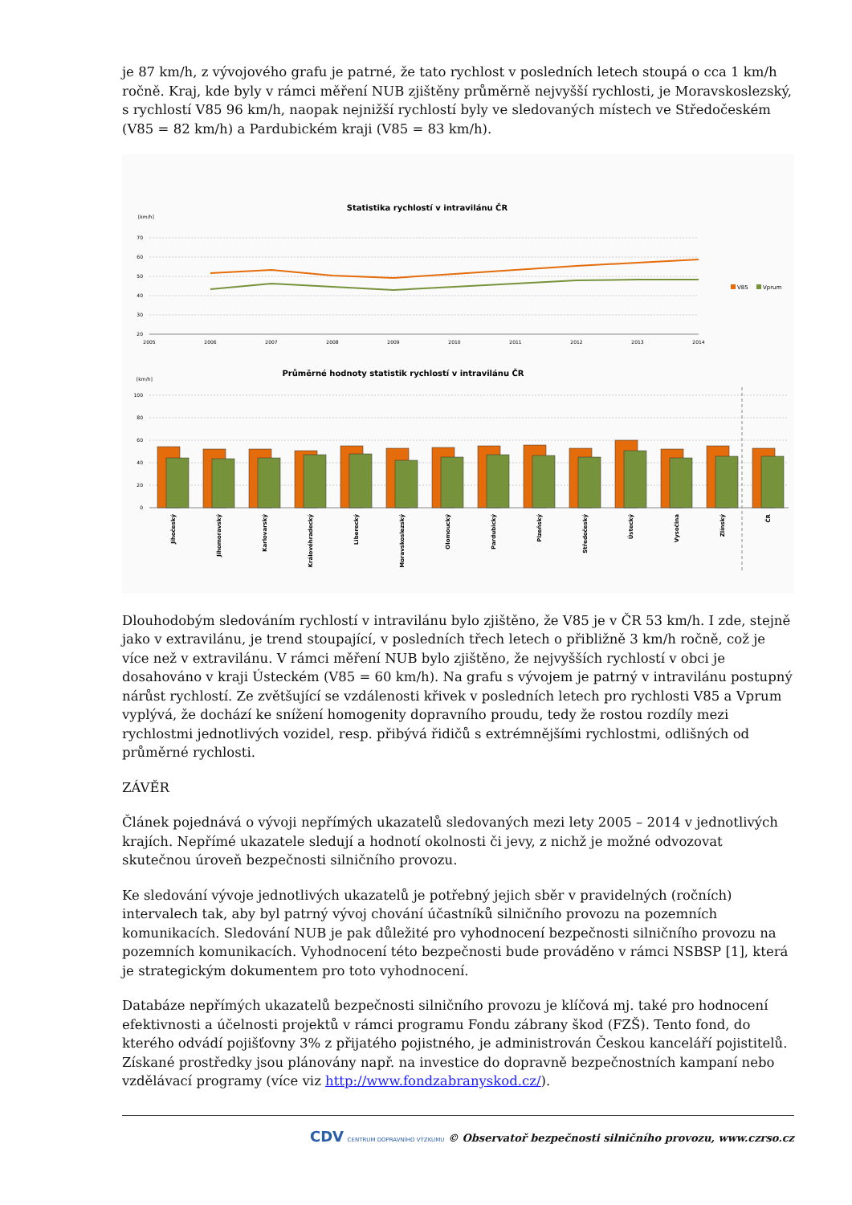je 87 km/h, z vývojového grafu je patrné, že tato rychlost v posledních letech stoupá o cca 1 km/h ročně. Kraj, kde byly v rámci měření NUB zjištěny průměrně nejvyšší rychlosti, je Moravskoslezský, s rychlostí V85 96 km/h, naopak nejnižší rychlostí byly ve sledovaných místech ve Středočeském (V85 = 82 km/h) a Pardubickém kraji (V85 = 83 km/h).
Statistika rychlostí v intravilánu ČR
[km/h]
70
60
50
40
30
20
2005
2006
2007
2008
2009
2010
2011
2012
2013
2014
V85
Vprum
Průměrné hodnoty statistik rychlostí v intravilánu ČR
[km/h]
100
80
60
40
20
0
Jihočeský
Jihomoravský
Karlovarský
Královéhradecký
Liberecký
Moravskoslezský
Olomoucký
Pardubický
Plzeňský
Středočeský
Ústecký
Vysočina
Zlínský
ČR
Dlouhodobým sledováním rychlostí v intravilánu bylo zjištěno, že V85 je v ČR 53 km/h. I zde, stejně jako v extravilánu, je trend stoupající, v posledních třech letech o přibližně 3 km/h ročně, což je více než v extravilánu. V rámci měření NUB bylo zjištěno, že nejvyšších rychlostí v obci je dosahováno v kraji Ústeckém (V85 = 60 km/h). Na grafu s vývojem je patrný v intravilánu postupný nárůst rychlostí. Ze zvětšující se vzdálenosti křivek v posledních letech pro rychlosti V85 a Vprum vyplývá, že dochází ke snížení homogenity dopravního proudu, tedy že rostou rozdíly mezi rychlostmi jednotlivých vozidel, resp. přibývá řidičů s extrémnějšími rychlostmi, odlišných od průměrné rychlosti.
ZÁVĚR
Článek pojednává o vývoji nepřímých ukazatelů sledovaných mezi lety 2005 – 2014 v jednotlivých krajích. Nepřímé ukazatele sledují a hodnotí okolnosti či jevy, z nichž je možné odvozovat skutečnou úroveň bezpečnosti silničního provozu.
Ke sledování vývoje jednotlivých ukazatelů je potřebný jejich sběr v pravidelných (ročních) intervalech tak, aby byl patrný vývoj chování účastníků silničního provozu na pozemních komunikacích. Sledování NUB je pak důležité pro vyhodnocení bezpečnosti silničního provozu na pozemních komunikacích. Vyhodnocení této bezpečnosti bude prováděno v rámci NSBSP [1], která je strategickým dokumentem pro toto vyhodnocení.
Databáze nepřímých ukazatelů bezpečnosti silničního provozu je klíčová mj. také pro hodnocení efektivnosti a účelnosti projektů v rámci programu Fondu zábrany škod (FZŠ). Tento fond, do kterého odvádí pojišťovny 3% z přijatého pojistného, je administrován Českou kanceláří pojistitelů. Získané prostředky jsou plánovány např. na investice do dopravně bezpečnostních kampaní nebo vzdělávací programy (více viz http://www.fondzabranyskod.cz/).
CDV CENTRUM DOPRAVNÍHO VÝZKUMU © Observatoř bezpečnosti silničního provozu, www.czrso.cz